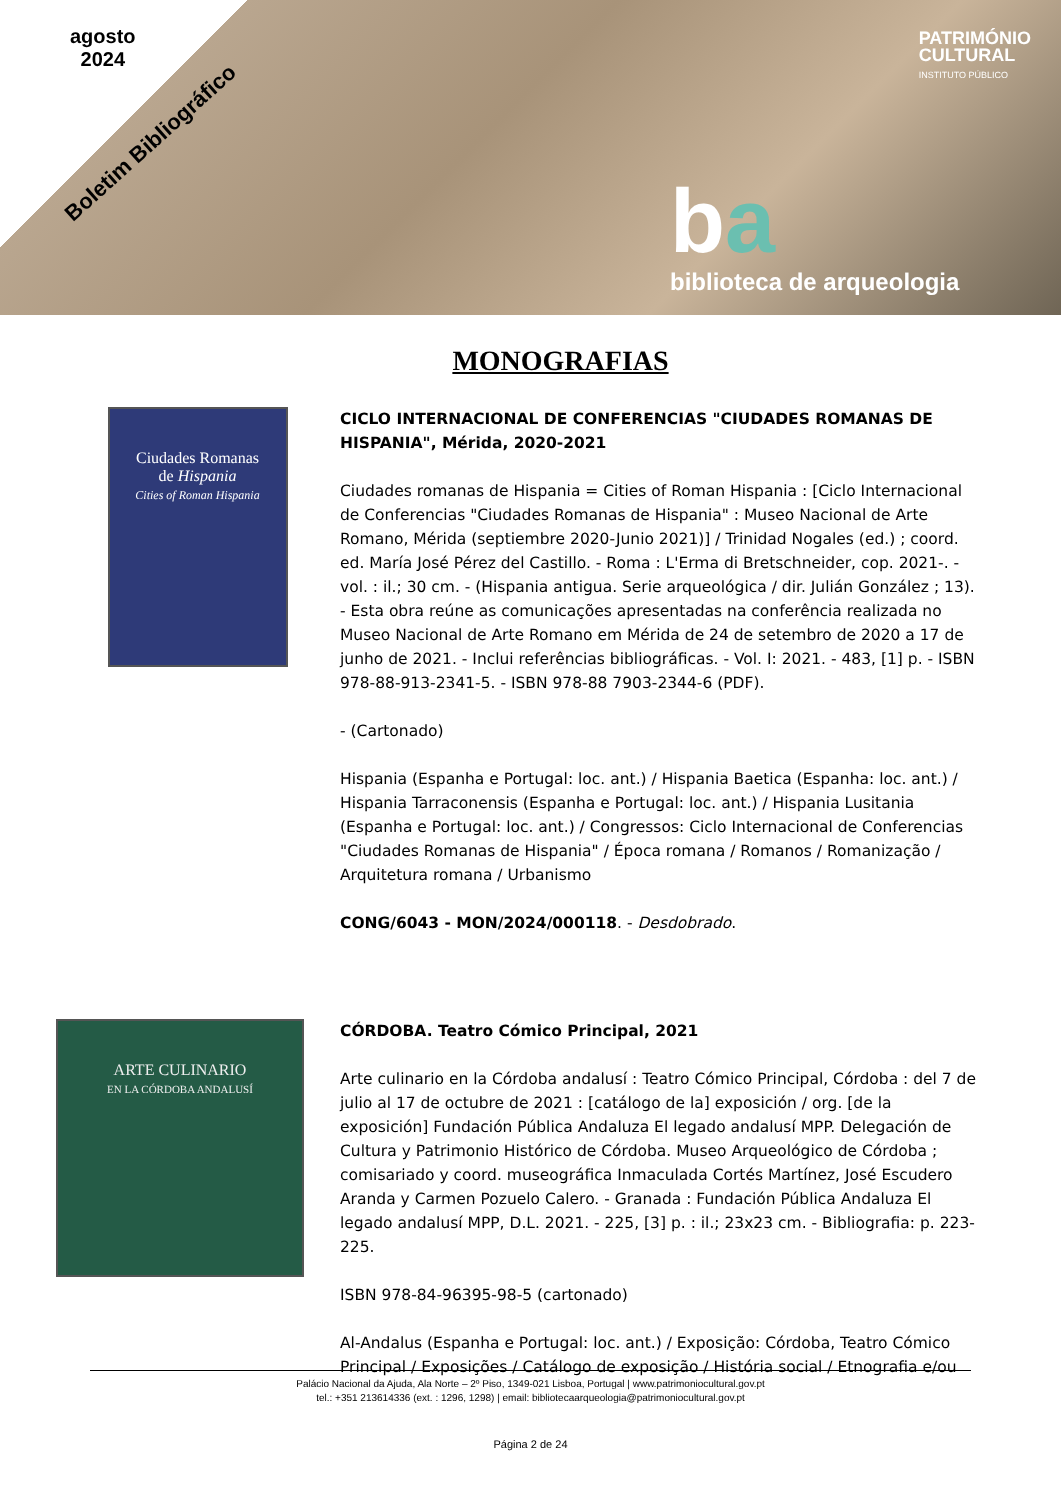agosto
2024
Boletim Bibliográfico
PATRIMÓNIO
CULTURAL
INSTITUTO PÚBLICO
ba
biblioteca de arqueologia
MONOGRAFIAS
Ciudades Romanas
de Hispania
Cities of Roman Hispania
CICLO INTERNACIONAL DE CONFERENCIAS "CIUDADES ROMANAS DE HISPANIA", Mérida, 2020-2021
Ciudades romanas de Hispania = Cities of Roman Hispania : [Ciclo Internacional de Conferencias "Ciudades Romanas de Hispania" : Museo Nacional de Arte Romano, Mérida (septiembre 2020-Junio 2021)] / Trinidad Nogales (ed.) ; coord. ed. María José Pérez del Castillo. - Roma : L'Erma di Bretschneider, cop. 2021-. - vol. : il.; 30 cm. - (Hispania antigua. Serie arqueológica / dir. Julián González ; 13). - Esta obra reúne as comunicações apresentadas na conferência realizada no Museo Nacional de Arte Romano em Mérida de 24 de setembro de 2020 a 17 de junho de 2021. - Inclui referências bibliográficas. - Vol. I: 2021. - 483, [1] p. - ISBN 978-88-913-2341-5. - ISBN 978-88 7903-2344-6 (PDF).
- (Cartonado)
Hispania (Espanha e Portugal: loc. ant.) / Hispania Baetica (Espanha: loc. ant.) / Hispania Tarraconensis (Espanha e Portugal: loc. ant.) / Hispania Lusitania (Espanha e Portugal: loc. ant.) / Congressos: Ciclo Internacional de Conferencias "Ciudades Romanas de Hispania" / Época romana / Romanos / Romanização / Arquitetura romana / Urbanismo
CONG/6043 - MON/2024/000118. - Desdobrado.
ARTE CULINARIO
EN LA CÓRDOBA ANDALUSÍ
CÓRDOBA. Teatro Cómico Principal, 2021
Arte culinario en la Córdoba andalusí : Teatro Cómico Principal, Córdoba : del 7 de julio al 17 de octubre de 2021 : [catálogo de la] exposición / org. [de la exposición] Fundación Pública Andaluza El legado andalusí MPP. Delegación de Cultura y Patrimonio Histórico de Córdoba. Museo Arqueológico de Córdoba ; comisariado y coord. museográfica Inmaculada Cortés Martínez, José Escudero Aranda y Carmen Pozuelo Calero. - Granada : Fundación Pública Andaluza El legado andalusí MPP, D.L. 2021. - 225, [3] p. : il.; 23x23 cm. - Bibliografia: p. 223-225.
ISBN 978-84-96395-98-5 (cartonado)
Al-Andalus (Espanha e Portugal: loc. ant.) / Exposição: Córdoba, Teatro Cómico Principal / Exposições / Catálogo de exposição / História social / Etnografia e/ou
Palácio Nacional da Ajuda, Ala Norte – 2º Piso, 1349-021 Lisboa, Portugal | www.patrimoniocultural.gov.pt
tel.: +351 213614336 (ext. : 1296, 1298) | email: bibliotecaarqueologia@patrimoniocultural.gov.pt
Página 2 de 24